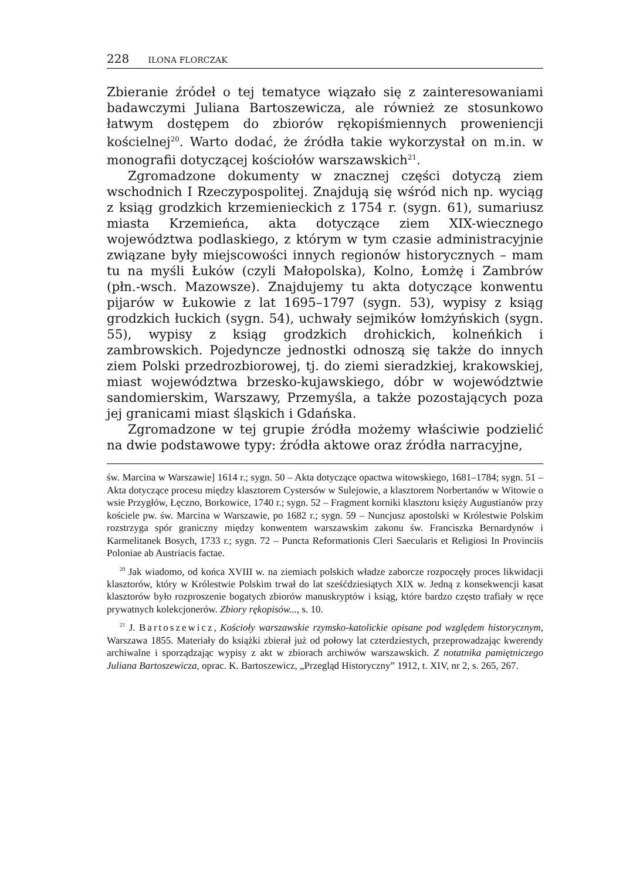228 ILONA FLORCZAK
Zbieranie źródeł o tej tematyce wiązało się z zainteresowaniami badawczymi Juliana Bartoszewicza, ale również ze stosunkowo łatwym dostępem do zbiorów rękopiśmiennych proweniencji kościelnej<sup>20</sup>. Warto dodać, że źródła takie wykorzystał on m.in. w monografii dotyczącej kościołów warszawskich<sup>21</sup>.
Zgromadzone dokumenty w znacznej części dotyczą ziem wschodnich I Rzeczypospolitej. Znajdują się wśród nich np. wyciąg z ksiąg grodzkich krzemienieckich z 1754 r. (sygn. 61), sumariusz miasta Krzemieńca, akta dotyczące ziem XIX-wiecznego województwa podlaskiego, z którym w tym czasie administracyjnie związane były miejscowości innych regionów historycznych – mam tu na myśli Łuków (czyli Małopolska), Kolno, Łomżę i Zambrów (płn.-wsch. Mazowsze). Znajdujemy tu akta dotyczące konwentu pijarów w Łukowie z lat 1695–1797 (sygn. 53), wypisy z ksiąg grodzkich łuckich (sygn. 54), uchwały sejmików łomżyńskich (sygn. 55), wypisy z ksiąg grodzkich drohickich, kolneńkich i zambrowskich. Pojedyncze jednostki odnoszą się także do innych ziem Polski przedrozbiorowej, tj. do ziemi sieradzkiej, krakowskiej, miast województwa brzesko-kujawskiego, dóbr w województwie sandomierskim, Warszawy, Przemyśla, a także pozostających poza jej granicami miast śląskich i Gdańska.
Zgromadzone w tej grupie źródła możemy właściwie podzielić na dwie podstawowe typy: źródła aktowe oraz źródła narracyjne,
św. Marcina w Warszawie] 1614 r.; sygn. 50 – Akta dotyczące opactwa witowskiego, 1681–1784; sygn. 51 – Akta dotyczące procesu między klasztorem Cystersów w Sulejowie, a klasztorem Norbertanów w Witowie o wsie Przygłów, Łęczno, Borkowice, 1740 r.; sygn. 52 – Fragment korniki klasztoru księży Augustianów przy kościele pw. św. Marcina w Warszawie, po 1682 r.; sygn. 59 – Nuncjusz apostolski w Królestwie Polskim rozstrzyga spór graniczny między konwentem warszawskim zakonu św. Franciszka Bernardynów i Karmelitanek Bosych, 1733 r.; sygn. 72 – Puncta Reformationis Cleri Saecularis et Religiosi In Provinciis Poloniae ab Austriacis factae.
<sup>20</sup> Jak wiadomo, od końca XVIII w. na ziemiach polskich władze zaborcze rozpoczęły proces likwidacji klasztorów, który w Królestwie Polskim trwał do lat sześćdziesiątych XIX w. Jedną z konsekwencji kasat klasztorów było rozproszenie bogatych zbiorów manuskryptów i ksiąg, które bardzo często trafiały w ręce prywatnych kolekcjonerów. Zbiory rękopisów..., s. 10.
<sup>21</sup> J. Bartoszewicz, Kościoły warszawskie rzymsko-katolickie opisane pod względem historycznym, Warszawa 1855. Materiały do książki zbierał już od połowy lat czterdziestych, przeprowadzając kwerendy archiwalne i sporządzając wypisy z akt w zbiorach archiwów warszawskich. Z notatnika pamiętniczego Juliana Bartoszewicza, oprac. K. Bartoszewicz, „Przegląd Historyczny” 1912, t. XIV, nr 2, s. 265, 267.